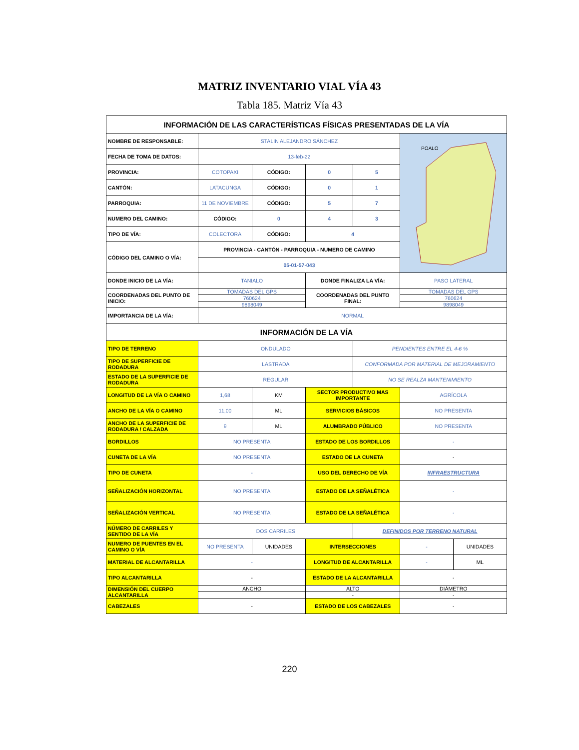MATRIZ INVENTARIO VIAL VÍA 43
Tabla 185. Matriz Vía 43
| INFORMACIÓN DE LAS CARACTERÍSTICAS FÍSICAS PRESENTADAS DE LA VÍA | | | | | | |
| --- | --- | --- | --- | --- | --- | --- |
| NOMBRE DE RESPONSABLE: | STALIN ALEJANDRO SÁNCHEZ | | | | POALO | |
| FECHA DE TOMA DE DATOS: | 13-feb-22 | | | | | |
| PROVINCIA: | COTOPAXI | CÓDIGO: | 0 | 5 | | |
| CANTÓN: | LATACUNGA | CÓDIGO: | 0 | 1 | | |
| PARROQUIA: | 11 DE NOVIEMBRE | CÓDIGO: | 5 | 7 | | |
| NUMERO DEL CAMINO: | CÓDIGO: | 0 | 4 | 3 | | |
| TIPO DE VÍA: | COLECTORA | CÓDIGO: | 4 | | | |
| CÓDIGO DEL CAMINO O VÍA: | PROVINCIA - CANTÓN - PARROQUIA - NUMERO DE CAMINO | | | | | |
| | 05-01-57-043 | | | | | |
| DONDE INICIO DE LA VÍA: | TANIALO | | DONDE FINALIZA LA VÍA: | | PASO LATERAL | |
| COORDENADAS DEL PUNTO DE INICIO: | TOMADAS DEL GPS | | COORDENADAS DEL PUNTO FINAL: | | TOMADAS DEL GPS | |
| | 760624 | | | | 760624 | |
| | 9898049 | | | | 9898049 | |
| IMPORTANCIA DE LA VÍA: | NORMAL | | | | | |
| INFORMACIÓN DE LA VÍA | | | | | | |
| TIPO DE TERRENO | ONDULADO | | | PENDIENTES ENTRE EL 4-6 % | | |
| TIPO DE SUPERFICIE DE RODADURA | LASTRADA | | | CONFORMADA POR MATERIAL DE MEJORAMIENTO | | |
| ESTADO DE LA SUPERFICIE DE RODADURA | REGULAR | | | NO SE REALZA MANTENIMIENTO | | |
| LONGITUD DE LA VÍA O CAMINO | 1,68 | KM | SECTOR PRODUCTIVO MAS IMPORTANTE | | AGRÍCOLA | |
| ANCHO DE LA VÍA O CAMINO | 11,00 | ML | SERVICIOS BÁSICOS | | NO PRESENTA | |
| ANCHO DE LA SUPERFICIE DE RODADURA / CALZADA | 9 | ML | ALUMBRADO PÚBLICO | | NO PRESENTA | |
| BORDILLOS | NO PRESENTA | | ESTADO DE LOS BORDILLOS | | - | |
| CUNETA DE LA VÍA | NO PRESENTA | | ESTADO DE LA CUNETA | | - | |
| TIPO DE CUNETA | - | | USO DEL DERECHO DE VÍA | | INFRAESTRUCTURA | |
| SEÑALIZACIÓN HORIZONTAL | NO PRESENTA | | ESTADO DE LA SEÑALÉTICA | | - | |
| SEÑALIZACIÓN VERTICAL | NO PRESENTA | | ESTADO DE LA SEÑALÉTICA | | - | |
| NÚMERO DE CARRILES Y SENTIDO DE LA VÍA | DOS CARRILES | | | DEFINIDOS POR TERRENO NATURAL | | |
| NUMERO DE PUENTES EN EL CAMINO O VÍA | NO PRESENTA | UNIDADES | INTERSECCIONES | | - | UNIDADES |
| MATERIAL DE ALCANTARILLA | - | | LONGITUD DE ALCANTARILLA | | - | ML |
| TIPO ALCANTARILLA | - | | ESTADO DE LA ALCANTARILLA | | - | |
| DIMENSIÓN DEL CUERPO ALCANTARILLA | ANCHO | | ALTO | | DIÁMETRO | |
| | | | - | | - | |
| CABEZALES | - | | ESTADO DE LOS CABEZALES | | - | |
220